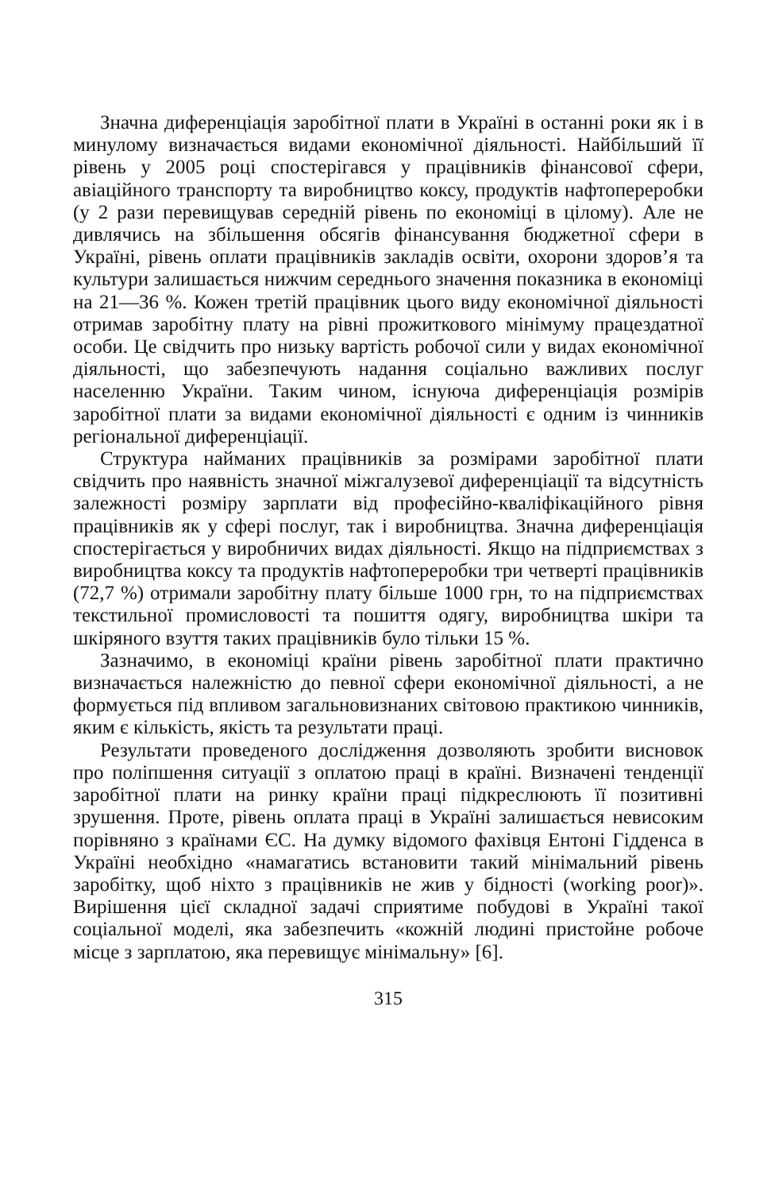Значна диференціація заробітної плати в Україні в останні роки як і в минулому визначається видами економічної діяльності. Найбільший її рівень у 2005 році спостерігався у працівників фінансової сфери, авіаційного транспорту та виробництво коксу, продуктів нафтопереробки (у 2 рази перевищував середній рівень по економіці в цілому). Але не дивлячись на збільшення обсягів фінансування бюджетної сфери в Україні, рівень оплати працівників закладів освіти, охорони здоров’я та культури залишається нижчим середнього значення показника в економіці на 21—36 %. Кожен третій працівник цього виду економічної діяльності отримав заробітну плату на рівні прожиткового мінімуму працездатної особи. Це свідчить про низьку вартість робочої сили у видах економічної діяльності, що забезпечують надання соціально важливих послуг населенню України. Таким чином, існуюча диференціація розмірів заробітної плати за видами економічної діяльності є одним із чинників регіональної диференціації.
Структура найманих працівників за розмірами заробітної плати свідчить про наявність значної міжгалузевої диференціації та відсутність залежності розміру зарплати від професійно-кваліфікаційного рівня працівників як у сфері послуг, так і виробництва. Значна диференціація спостерігається у виробничих видах діяльності. Якщо на підприємствах з виробництва коксу та продуктів нафтопереробки три четверті працівників (72,7 %) отримали заробітну плату більше 1000 грн, то на підприємствах текстильної промисловості та пошиття одягу, виробництва шкіри та шкіряного взуття таких працівників було тільки 15 %.
Зазначимо, в економіці країни рівень заробітної плати практично визначається належністю до певної сфери економічної діяльності, а не формується під впливом загальновизнаних світовою практикою чинників, яким є кількість, якість та результати праці.
Результати проведеного дослідження дозволяють зробити висновок про поліпшення ситуації з оплатою праці в країні. Визначені тенденції заробітної плати на ринку країни праці підкреслюють її позитивні зрушення. Проте, рівень оплата праці в Україні залишається невисоким порівняно з країнами ЄС. На думку відомого фахівця Ентоні Гідденса в Україні необхідно «намагатись встановити такий мінімальний рівень заробітку, щоб ніхто з працівників не жив у бідності (working poor)». Вирішення цієї складної задачі сприятиме побудові в Україні такої соціальної моделі, яка забезпечить «кожній людині пристойне робоче місце з зарплатою, яка перевищує мінімальну» [6].
315